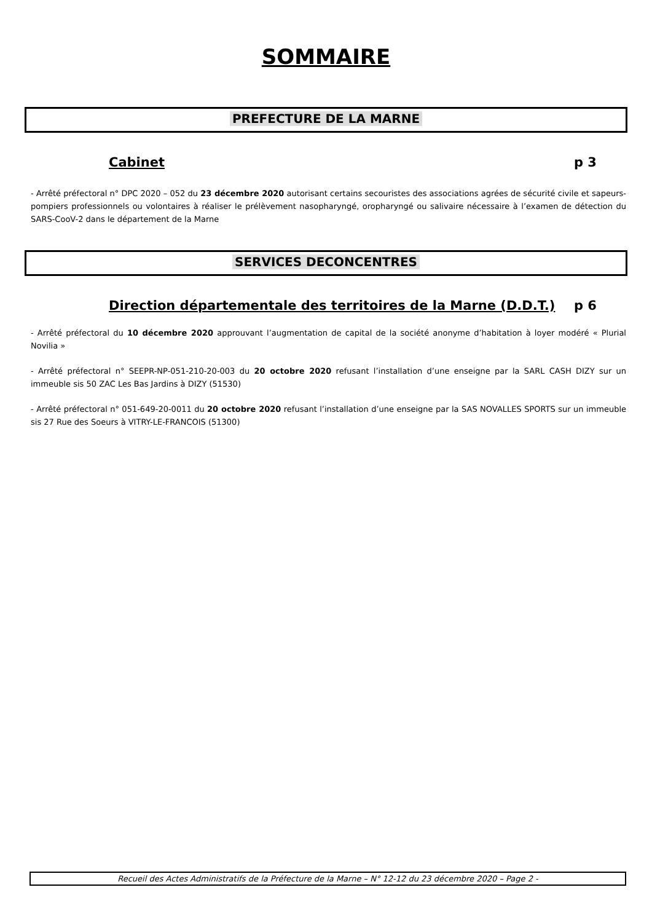SOMMAIRE
PREFECTURE DE LA MARNE
Cabinet p 3
- Arrêté préfectoral n° DPC 2020 – 052 du 23 décembre 2020 autorisant certains secouristes des associations agrées de sécurité civile et sapeurs-pompiers professionnels ou volontaires à réaliser le prélèvement nasopharyngé, oropharyngé ou salivaire nécessaire à l’examen de détection du SARS-CooV-2 dans le département de la Marne
SERVICES DECONCENTRES
Direction départementale des territoires de la Marne (D.D.T.) p 6
- Arrêté préfectoral du 10 décembre 2020 approuvant l’augmentation de capital de la société anonyme d’habitation à loyer modéré « Plurial Novilia »
- Arrêté préfectoral n° SEEPR-NP-051-210-20-003 du 20 octobre 2020 refusant l’installation d’une enseigne par la SARL CASH DIZY sur un immeuble sis 50 ZAC Les Bas Jardins à DIZY (51530)
- Arrêté préfectoral n° 051-649-20-0011 du 20 octobre 2020 refusant l’installation d’une enseigne par la SAS NOVALLES SPORTS sur un immeuble sis 27 Rue des Soeurs à VITRY-LE-FRANCOIS (51300)
Recueil des Actes Administratifs de la Préfecture de la Marne – N° 12-12 du 23 décembre 2020 – Page 2 -